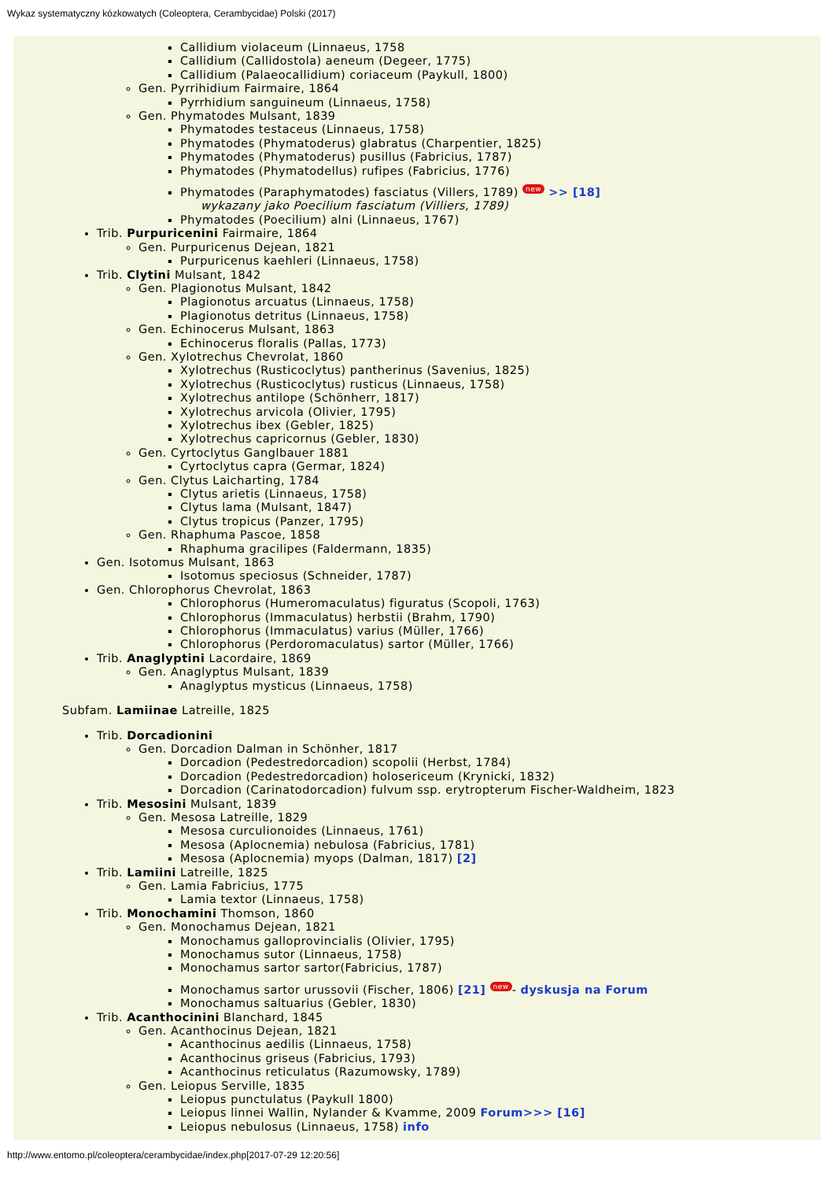Wykaz systematyczny kózkowatych (Coleoptera, Cerambycidae) Polski (2017)
Callidium violaceum (Linnaeus, 1758
Callidium (Callidostola) aeneum (Degeer, 1775)
Callidium (Palaeocallidium) coriaceum (Paykull, 1800)
Gen. Pyrrihidium Fairmaire, 1864
Pyrrhidium sanguineum (Linnaeus, 1758)
Gen. Phymatodes Mulsant, 1839
Phymatodes testaceus (Linnaeus, 1758)
Phymatodes (Phymatoderus) glabratus (Charpentier, 1825)
Phymatodes (Phymatoderus) pusillus (Fabricius, 1787)
Phymatodes (Phymatodellus) rufipes (Fabricius, 1776)
Phymatodes (Paraphymatodes) fasciatus (Villers, 1789) new >> [18]
wykazany jako Poecilium fasciatum (Villiers, 1789)
Phymatodes (Poecilium) alni (Linnaeus, 1767)
Trib. Purpuricenini Fairmaire, 1864
Gen. Purpuricenus Dejean, 1821
Purpuricenus kaehleri (Linnaeus, 1758)
Trib. Clytini Mulsant, 1842
Gen. Plagionotus Mulsant, 1842
Plagionotus arcuatus (Linnaeus, 1758)
Plagionotus detritus (Linnaeus, 1758)
Gen. Echinocerus Mulsant, 1863
Echinocerus floralis (Pallas, 1773)
Gen. Xylotrechus Chevrolat, 1860
Xylotrechus (Rusticoclytus) pantherinus (Savenius, 1825)
Xylotrechus (Rusticoclytus) rusticus (Linnaeus, 1758)
Xylotrechus antilope (Schönherr, 1817)
Xylotrechus arvicola (Olivier, 1795)
Xylotrechus ibex (Gebler, 1825)
Xylotrechus capricornus (Gebler, 1830)
Gen. Cyrtoclytus Ganglbauer 1881
Cyrtoclytus capra (Germar, 1824)
Gen. Clytus Laicharting, 1784
Clytus arietis (Linnaeus, 1758)
Clytus lama (Mulsant, 1847)
Clytus tropicus (Panzer, 1795)
Gen. Rhaphuma Pascoe, 1858
Rhaphuma gracilipes (Faldermann, 1835)
Gen. Isotomus Mulsant, 1863
Isotomus speciosus (Schneider, 1787)
Gen. Chlorophorus Chevrolat, 1863
Chlorophorus (Humeromaculatus) figuratus (Scopoli, 1763)
Chlorophorus (Immaculatus) herbstii (Brahm, 1790)
Chlorophorus (Immaculatus) varius (Müller, 1766)
Chlorophorus (Perdoromaculatus) sartor (Müller, 1766)
Trib. Anaglyptini Lacordaire, 1869
Gen. Anaglyptus Mulsant, 1839
Anaglyptus mysticus (Linnaeus, 1758)
Subfam. Lamiinae Latreille, 1825
Trib. Dorcadionini
Gen. Dorcadion Dalman in Schönher, 1817
Dorcadion (Pedestredorcadion) scopolii (Herbst, 1784)
Dorcadion (Pedestredorcadion) holosericeum (Krynicki, 1832)
Dorcadion (Carinatodorcadion) fulvum ssp. erytropterum Fischer-Waldheim, 1823
Trib. Mesosini Mulsant, 1839
Gen. Mesosa Latreille, 1829
Mesosa curculionoides (Linnaeus, 1761)
Mesosa (Aplocnemia) nebulosa (Fabricius, 1781)
Mesosa (Aplocnemia) myops (Dalman, 1817) [2]
Trib. Lamiini Latreille, 1825
Gen. Lamia Fabricius, 1775
Lamia textor (Linnaeus, 1758)
Trib. Monochamini Thomson, 1860
Gen. Monochamus Dejean, 1821
Monochamus galloprovincialis (Olivier, 1795)
Monochamus sutor (Linnaeus, 1758)
Monochamus sartor sartor(Fabricius, 1787)
Monochamus sartor urussovii (Fischer, 1806) [21] new - dyskusja na Forum
Monochamus saltuarius (Gebler, 1830)
Trib. Acanthocinini Blanchard, 1845
Gen. Acanthocinus Dejean, 1821
Acanthocinus aedilis (Linnaeus, 1758)
Acanthocinus griseus (Fabricius, 1793)
Acanthocinus reticulatus (Razumowsky, 1789)
Gen. Leiopus Serville, 1835
Leiopus punctulatus (Paykull 1800)
Leiopus linnei Wallin, Nylander & Kvamme, 2009 Forum>>> [16]
Leiopus nebulosus (Linnaeus, 1758) info
http://www.entomo.pl/coleoptera/cerambycidae/index.php[2017-07-29 12:20:56]